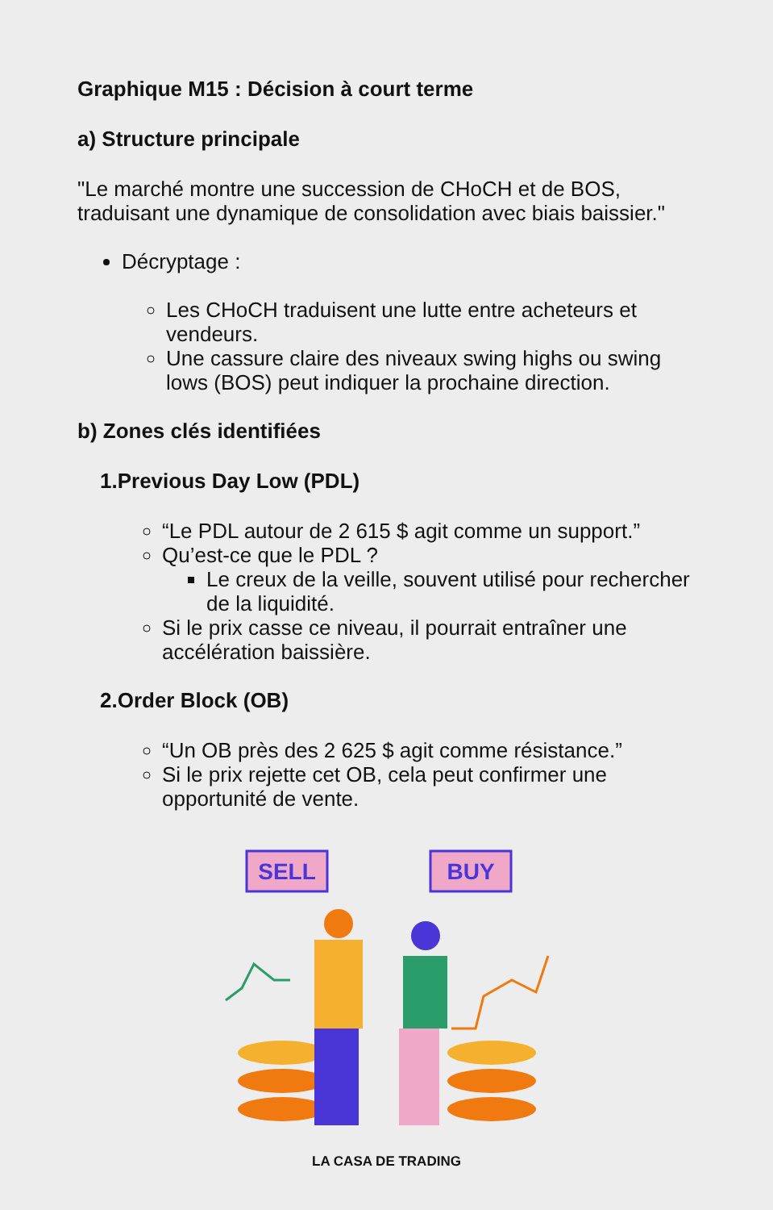Graphique M15 : Décision à court terme
a) Structure principale
"Le marché montre une succession de CHoCH et de BOS, traduisant une dynamique de consolidation avec biais baissier."
Décryptage :
Les CHoCH traduisent une lutte entre acheteurs et vendeurs.
Une cassure claire des niveaux swing highs ou swing lows (BOS) peut indiquer la prochaine direction.
b) Zones clés identifiées
1.Previous Day Low (PDL)
“Le PDL autour de 2 615 $ agit comme un support.”
Qu’est-ce que le PDL ?
Le creux de la veille, souvent utilisé pour rechercher de la liquidité.
Si le prix casse ce niveau, il pourrait entraîner une accélération baissière.
2.Order Block (OB)
“Un OB près des 2 625 $ agit comme résistance.”
Si le prix rejette cet OB, cela peut confirmer une opportunité de vente.
SELL
BUY
LA CASA DE TRADING